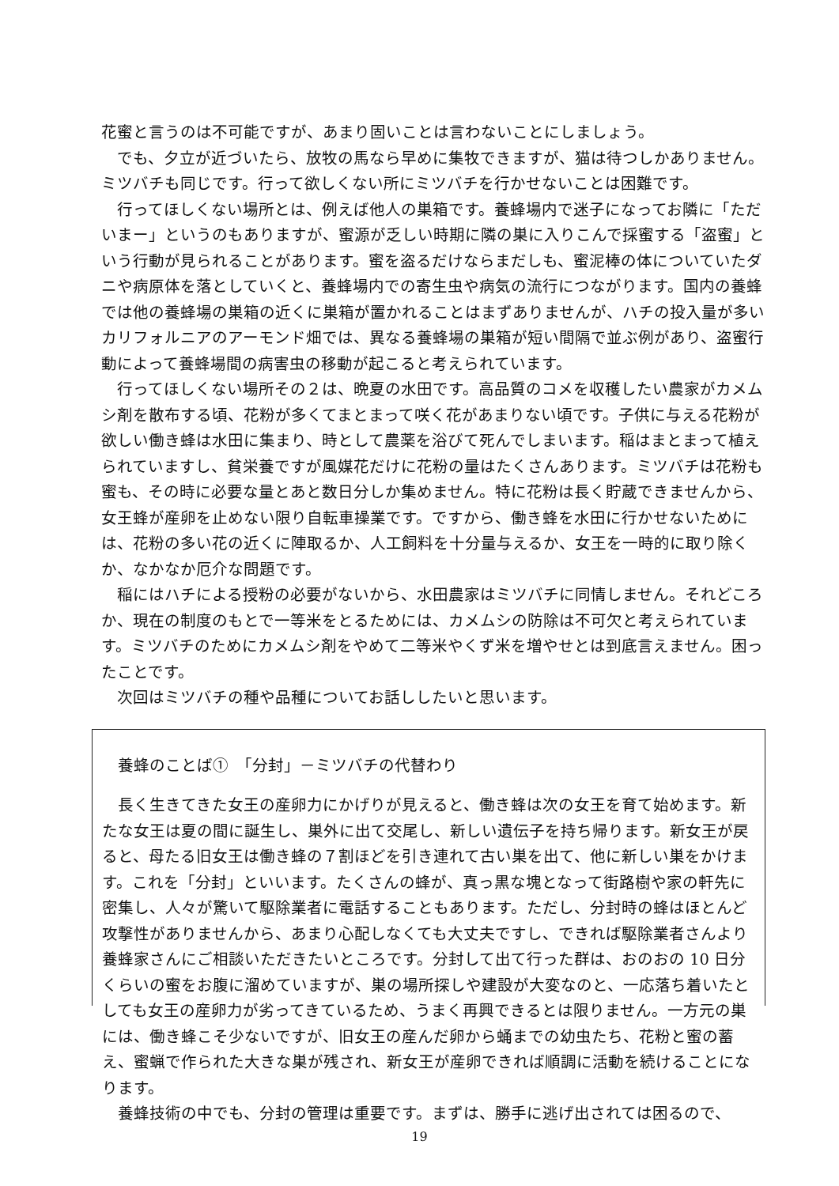花蜜と言うのは不可能ですが、あまり固いことは言わないことにしましょう。
でも、夕立が近づいたら、放牧の馬なら早めに集牧できますが、猫は待つしかありません。ミツバチも同じです。行って欲しくない所にミツバチを行かせないことは困難です。
行ってほしくない場所とは、例えば他人の巣箱です。養蜂場内で迷子になってお隣に「ただいまー」というのもありますが、蜜源が乏しい時期に隣の巣に入りこんで採蜜する「盗蜜」という行動が見られることがあります。蜜を盗るだけならまだしも、蜜泥棒の体についていたダニや病原体を落としていくと、養蜂場内での寄生虫や病気の流行につながります。国内の養蜂では他の養蜂場の巣箱の近くに巣箱が置かれることはまずありませんが、ハチの投入量が多いカリフォルニアのアーモンド畑では、異なる養蜂場の巣箱が短い間隔で並ぶ例があり、盗蜜行動によって養蜂場間の病害虫の移動が起こると考えられています。
行ってほしくない場所その２は、晩夏の水田です。高品質のコメを収穫したい農家がカメムシ剤を散布する頃、花粉が多くてまとまって咲く花があまりない頃です。子供に与える花粉が欲しい働き蜂は水田に集まり、時として農薬を浴びて死んでしまいます。稲はまとまって植えられていますし、貧栄養ですが風媒花だけに花粉の量はたくさんあります。ミツバチは花粉も蜜も、その時に必要な量とあと数日分しか集めません。特に花粉は長く貯蔵できませんから、女王蜂が産卵を止めない限り自転車操業です。ですから、働き蜂を水田に行かせないためには、花粉の多い花の近くに陣取るか、人工飼料を十分量与えるか、女王を一時的に取り除くか、なかなか厄介な問題です。
稲にはハチによる授粉の必要がないから、水田農家はミツバチに同情しません。それどころか、現在の制度のもとで一等米をとるためには、カメムシの防除は不可欠と考えられています。ミツバチのためにカメムシ剤をやめて二等米やくず米を増やせとは到底言えません。困ったことです。
次回はミツバチの種や品種についてお話ししたいと思います。
養蜂のことば①　「分封」－ミツバチの代替わり
長く生きてきた女王の産卵力にかげりが見えると、働き蜂は次の女王を育て始めます。新たな女王は夏の間に誕生し、巣外に出て交尾し、新しい遺伝子を持ち帰ります。新女王が戻ると、母たる旧女王は働き蜂の７割ほどを引き連れて古い巣を出て、他に新しい巣をかけます。これを「分封」といいます。たくさんの蜂が、真っ黒な塊となって街路樹や家の軒先に密集し、人々が驚いて駆除業者に電話することもあります。ただし、分封時の蜂はほとんど攻撃性がありませんから、あまり心配しなくても大丈夫ですし、できれば駆除業者さんより養蜂家さんにご相談いただきたいところです。分封して出て行った群は、おのおの 10 日分くらいの蜜をお腹に溜めていますが、巣の場所探しや建設が大変なのと、一応落ち着いたとしても女王の産卵力が劣ってきているため、うまく再興できるとは限りません。一方元の巣には、働き蜂こそ少ないですが、旧女王の産んだ卵から蛹までの幼虫たち、花粉と蜜の蓄え、蜜蝋で作られた大きな巣が残され、新女王が産卵できれば順調に活動を続けることになります。
養蜂技術の中でも、分封の管理は重要です。まずは、勝手に逃げ出されては困るので、
19